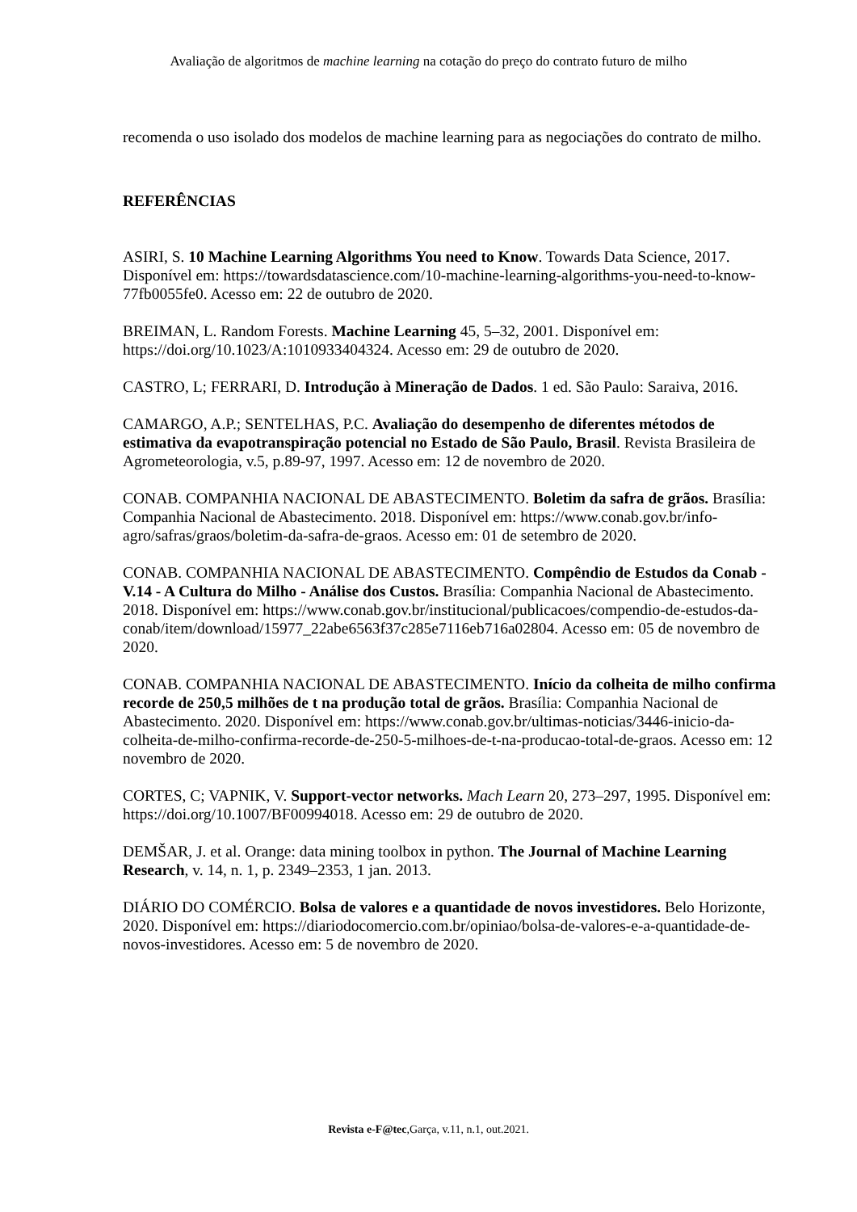Avaliação de algoritmos de machine learning na cotação do preço do contrato futuro de milho
recomenda o uso isolado dos modelos de machine learning para as negociações do contrato de milho.
REFERÊNCIAS
ASIRI, S. 10 Machine Learning Algorithms You need to Know. Towards Data Science, 2017. Disponível em: https://towardsdatascience.com/10-machine-learning-algorithms-you-need-to-know-77fb0055fe0. Acesso em: 22 de outubro de 2020.
BREIMAN, L. Random Forests. Machine Learning 45, 5–32, 2001. Disponível em: https://doi.org/10.1023/A:1010933404324. Acesso em: 29 de outubro de 2020.
CASTRO, L; FERRARI, D. Introdução à Mineração de Dados. 1 ed. São Paulo: Saraiva, 2016.
CAMARGO, A.P.; SENTELHAS, P.C. Avaliação do desempenho de diferentes métodos de estimativa da evapotranspiração potencial no Estado de São Paulo, Brasil. Revista Brasileira de Agrometeorologia, v.5, p.89-97, 1997. Acesso em: 12 de novembro de 2020.
CONAB. COMPANHIA NACIONAL DE ABASTECIMENTO. Boletim da safra de grãos. Brasília: Companhia Nacional de Abastecimento. 2018. Disponível em: https://www.conab.gov.br/info-agro/safras/graos/boletim-da-safra-de-graos. Acesso em: 01 de setembro de 2020.
CONAB. COMPANHIA NACIONAL DE ABASTECIMENTO. Compêndio de Estudos da Conab - V.14 - A Cultura do Milho - Análise dos Custos. Brasília: Companhia Nacional de Abastecimento. 2018. Disponível em: https://www.conab.gov.br/institucional/publicacoes/compendio-de-estudos-da-conab/item/download/15977_22abe6563f37c285e7116eb716a02804. Acesso em: 05 de novembro de 2020.
CONAB. COMPANHIA NACIONAL DE ABASTECIMENTO. Início da colheita de milho confirma recorde de 250,5 milhões de t na produção total de grãos. Brasília: Companhia Nacional de Abastecimento. 2020. Disponível em: https://www.conab.gov.br/ultimas-noticias/3446-inicio-da-colheita-de-milho-confirma-recorde-de-250-5-milhoes-de-t-na-producao-total-de-graos. Acesso em: 12 novembro de 2020.
CORTES, C; VAPNIK, V. Support-vector networks. Mach Learn 20, 273–297, 1995. Disponível em: https://doi.org/10.1007/BF00994018. Acesso em: 29 de outubro de 2020.
DEMŠAR, J. et al. Orange: data mining toolbox in python. The Journal of Machine Learning Research, v. 14, n. 1, p. 2349–2353, 1 jan. 2013.
DIÁRIO DO COMÉRCIO. Bolsa de valores e a quantidade de novos investidores. Belo Horizonte, 2020. Disponível em: https://diariodocomercio.com.br/opiniao/bolsa-de-valores-e-a-quantidade-de-novos-investidores. Acesso em: 5 de novembro de 2020.
Revista e-F@tec,Garça, v.11, n.1, out.2021.